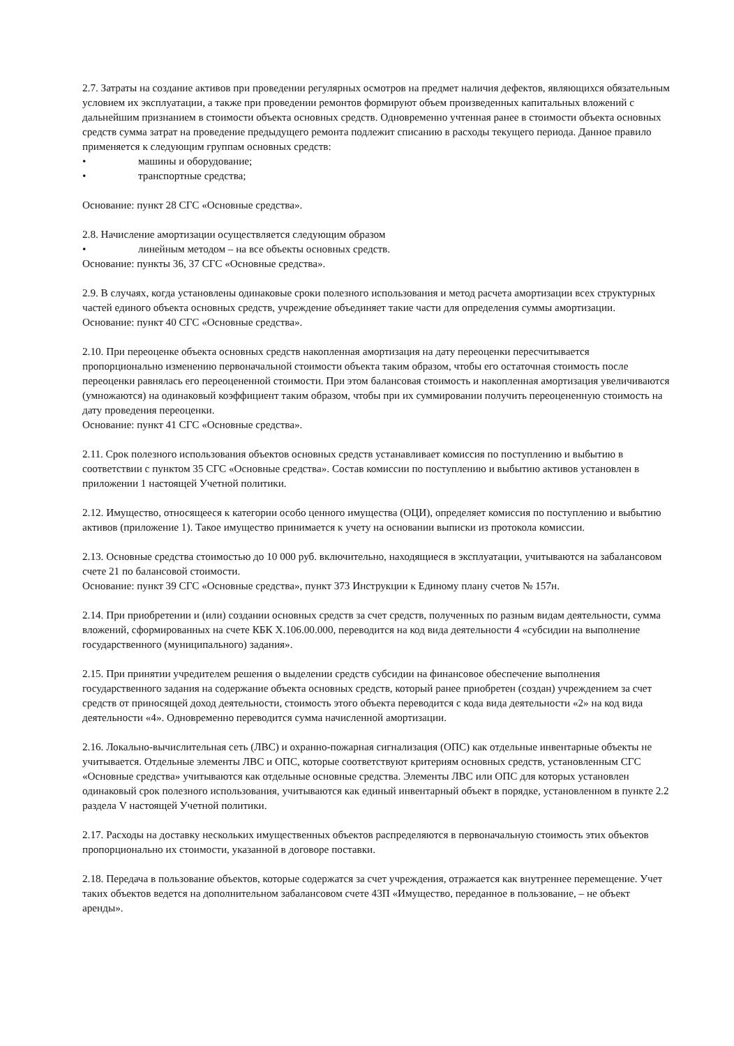2.7. Затраты на создание активов при проведении регулярных осмотров на предмет наличия дефектов, являющихся обязательным условием их эксплуатации, а также при проведении ремонтов формируют объем произведенных капитальных вложений с дальнейшим признанием в стоимости объекта основных средств. Одновременно учтенная ранее в стоимости объекта основных средств сумма затрат на проведение предыдущего ремонта подлежит списанию в расходы текущего периода. Данное правило применяется к следующим группам основных средств:
• машины и оборудование;
• транспортные средства;
Основание: пункт 28 СГС «Основные средства».
2.8. Начисление амортизации осуществляется следующим образом
• линейным методом – на все объекты основных средств.
Основание: пункты 36, 37 СГС «Основные средства».
2.9. В случаях, когда установлены одинаковые сроки полезного использования и метод расчета амортизации всех структурных частей единого объекта основных средств, учреждение объединяет такие части для определения суммы амортизации.
Основание: пункт 40 СГС «Основные средства».
2.10. При переоценке объекта основных средств накопленная амортизация на дату переоценки пересчитывается пропорционально изменению первоначальной стоимости объекта таким образом, чтобы его остаточная стоимость после переоценки равнялась его переоцененной стоимости. При этом балансовая стоимость и накопленная амортизация увеличиваются (умножаются) на одинаковый коэффициент таким образом, чтобы при их суммировании получить переоцененную стоимость на дату проведения переоценки.
Основание: пункт 41 СГС «Основные средства».
2.11. Срок полезного использования объектов основных средств устанавливает комиссия по поступлению и выбытию в соответствии с пунктом 35 СГС «Основные средства». Состав комиссии по поступлению и выбытию активов установлен в приложении 1 настоящей Учетной политики.
2.12. Имущество, относящееся к категории особо ценного имущества (ОЦИ), определяет комиссия по поступлению и выбытию активов (приложение 1). Такое имущество принимается к учету на основании выписки из протокола комиссии.
2.13. Основные средства стоимостью до 10 000 руб. включительно, находящиеся в эксплуатации, учитываются на забалансовом счете 21 по балансовой стоимости.
Основание: пункт 39 СГС «Основные средства», пункт 373 Инструкции к Единому плану счетов № 157н.
2.14. При приобретении и (или) создании основных средств за счет средств, полученных по разным видам деятельности, сумма вложений, сформированных на счете КБК X.106.00.000, переводится на код вида деятельности 4 «субсидии на выполнение государственного (муниципального) задания».
2.15. При принятии учредителем решения о выделении средств субсидии на финансовое обеспечение выполнения государственного задания на содержание объекта основных средств, который ранее приобретен (создан) учреждением за счет средств от приносящей доход деятельности, стоимость этого объекта переводится с кода вида деятельности «2» на код вида деятельности «4». Одновременно переводится сумма начисленной амортизации.
2.16. Локально-вычислительная сеть (ЛВС) и охранно-пожарная сигнализация (ОПС) как отдельные инвентарные объекты не учитывается. Отдельные элементы ЛВС и ОПС, которые соответствуют критериям основных средств, установленным СГС «Основные средства» учитываются как отдельные основные средства. Элементы ЛВС или ОПС для которых установлен одинаковый срок полезного использования, учитываются как единый инвентарный объект в порядке, установленном в пункте 2.2 раздела V настоящей Учетной политики.
2.17. Расходы на доставку нескольких имущественных объектов распределяются в первоначальную стоимость этих объектов пропорционально их стоимости, указанной в договоре поставки.
2.18. Передача в пользование объектов, которые содержатся за счет учреждения, отражается как внутреннее перемещение. Учет таких объектов ведется на дополнительном забалансовом счете 43П «Имущество, переданное в пользование, – не объект аренды».